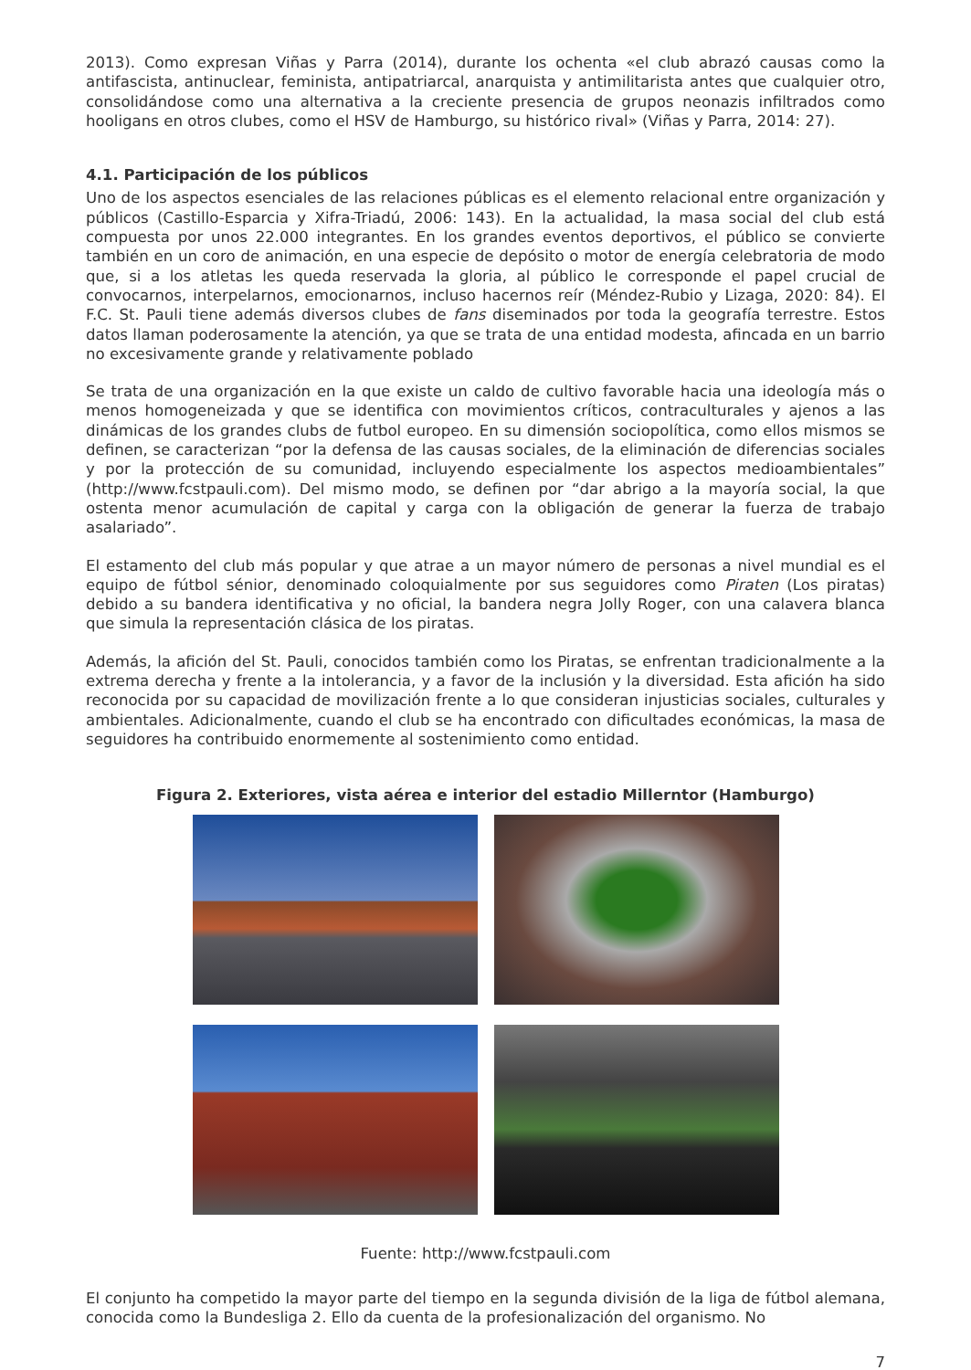2013). Como expresan Viñas y Parra (2014), durante los ochenta «el club abrazó causas como la antifascista, antinuclear, feminista, antipatriarcal, anarquista y antimilitarista antes que cualquier otro, consolidándose como una alternativa a la creciente presencia de grupos neonazis infiltrados como hooligans en otros clubes, como el HSV de Hamburgo, su histórico rival» (Viñas y Parra, 2014: 27).
4.1. Participación de los públicos
Uno de los aspectos esenciales de las relaciones públicas es el elemento relacional entre organización y públicos (Castillo-Esparcia y Xifra-Triadú, 2006: 143). En la actualidad, la masa social del club está compuesta por unos 22.000 integrantes. En los grandes eventos deportivos, el público se convierte también en un coro de animación, en una especie de depósito o motor de energía celebratoria de modo que, si a los atletas les queda reservada la gloria, al público le corresponde el papel crucial de convocarnos, interpelarnos, emocionarnos, incluso hacernos reír (Méndez-Rubio y Lizaga, 2020: 84). El F.C. St. Pauli tiene además diversos clubes de fans diseminados por toda la geografía terrestre. Estos datos llaman poderosamente la atención, ya que se trata de una entidad modesta, afincada en un barrio no excesivamente grande y relativamente poblado
Se trata de una organización en la que existe un caldo de cultivo favorable hacia una ideología más o menos homogeneizada y que se identifica con movimientos críticos, contraculturales y ajenos a las dinámicas de los grandes clubs de futbol europeo. En su dimensión sociopolítica, como ellos mismos se definen, se caracterizan “por la defensa de las causas sociales, de la eliminación de diferencias sociales y por la protección de su comunidad, incluyendo especialmente los aspectos medioambientales” (http://www.fcstpauli.com). Del mismo modo, se definen por “dar abrigo a la mayoría social, la que ostenta menor acumulación de capital y carga con la obligación de generar la fuerza de trabajo asalariado”.
El estamento del club más popular y que atrae a un mayor número de personas a nivel mundial es el equipo de fútbol sénior, denominado coloquialmente por sus seguidores como Piraten (Los piratas) debido a su bandera identificativa y no oficial, la bandera negra Jolly Roger, con una calavera blanca que simula la representación clásica de los piratas.
Además, la afición del St. Pauli, conocidos también como los Piratas, se enfrentan tradicionalmente a la extrema derecha y frente a la intolerancia, y a favor de la inclusión y la diversidad. Esta afición ha sido reconocida por su capacidad de movilización frente a lo que consideran injusticias sociales, culturales y ambientales. Adicionalmente, cuando el club se ha encontrado con dificultades económicas, la masa de seguidores ha contribuido enormemente al sostenimiento como entidad.
Figura 2. Exteriores, vista aérea e interior del estadio Millerntor (Hamburgo)
Fuente: http://www.fcstpauli.com
El conjunto ha competido la mayor parte del tiempo en la segunda división de la liga de fútbol alemana, conocida como la Bundesliga 2. Ello da cuenta de la profesionalización del organismo. No
7